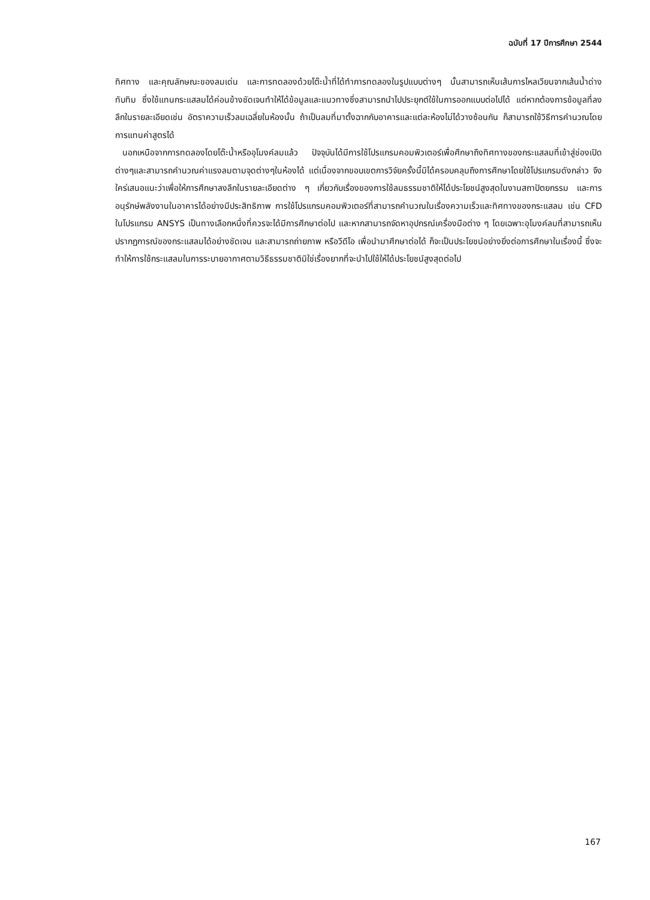ฉบับที่ 17 ปีการศึกษา 2544
ทิศทาง และคุณลักษณะของลมเด่น และการทดลองด้วยโต๊ะน้ำที่ได้ทำการทดลองในรูปแบบต่างๆ นั้นสามารถเห็นเส้นการไหลเวียนจากเส้นน้ำด่างทับทิม ซึ่งใช้แทนกระแสลมได้ค่อนข้างชัดเจนทำให้ได้ข้อมูลและแนวทางซึ่งสามารถนำไปประยุกต์ใช้ในการออกแบบต่อไปได้ แต่หากต้องการข้อมูลที่ลงลึกในรายละเอียดเช่น อัตราความเร็วลมเฉลี่ยในห้องนั้น ถ้าเป็นลมที่มาตั้งฉากกับอาคารและแต่ละห้องไม่ได้วางซ้อนกัน ก็สามารถใช้วิธีการคำนวณโดยการแทนค่าสูตรได้
นอกเหนือจากการทดลองโดยโต๊ะน้ำหรืออุโมงค์ลมแล้ว ปัจจุบันได้มีการใช้โปรแกรมคอมพิวเตอร์เพื่อศึกษาถึงทิศทางของกระแสลมที่เข้าสู่ช่องเปิดต่างๆและสามารถคำนวณค่าแรงลมตามจุดต่างๆในห้องได้ แต่เนื่องจากขอบเขตการวิจัยครั้งนี้มิได้ครอบคลุมถึงการศึกษาโดยใช้โปรแกรมดังกล่าว จึงใคร่เสนอแนะว่าเพื่อให้การศึกษาลงลึกในรายละเอียดต่าง ๆ เกี่ยวกับเรื่องของการใช้ลมธรรมชาติให้ได้ประโยชน์สูงสุดในงานสถาปัตยกรรม และการอนุรักษ์พลังงานในอาคารได้อย่างมีประสิทธิภาพ การใช้โปรแกรมคอมพิวเตอร์ที่สามารถคำนวณในเรื่องความเร็วและทิศทางของกระแสลม เช่น CFD ในโปรแกรม ANSYS เป็นทางเลือกหนึ่งที่ควรจะได้มีการศึกษาต่อไป และหากสามารถจัดหาอุปกรณ์เครื่องมือต่าง ๆ โดยเฉพาะอุโมงค์ลมที่สามารถเห็นปรากฏการณ์ของกระแสลมได้อย่างชัดเจน และสามารถถ่ายภาพ หรือวีดีโอ เพื่อนำมาศึกษาต่อได้ ก็จะเป็นประโยชน์อย่างยิ่งต่อการศึกษาในเรื่องนี้ ซึ่งจะทำให้การใช้กระแสลมในการระบายอากาศตามวิธีธรรมชาติมิใช่เรื่องยากที่จะนำไปใช้ให้ได้ประโยชน์สูงสุดต่อไป
167